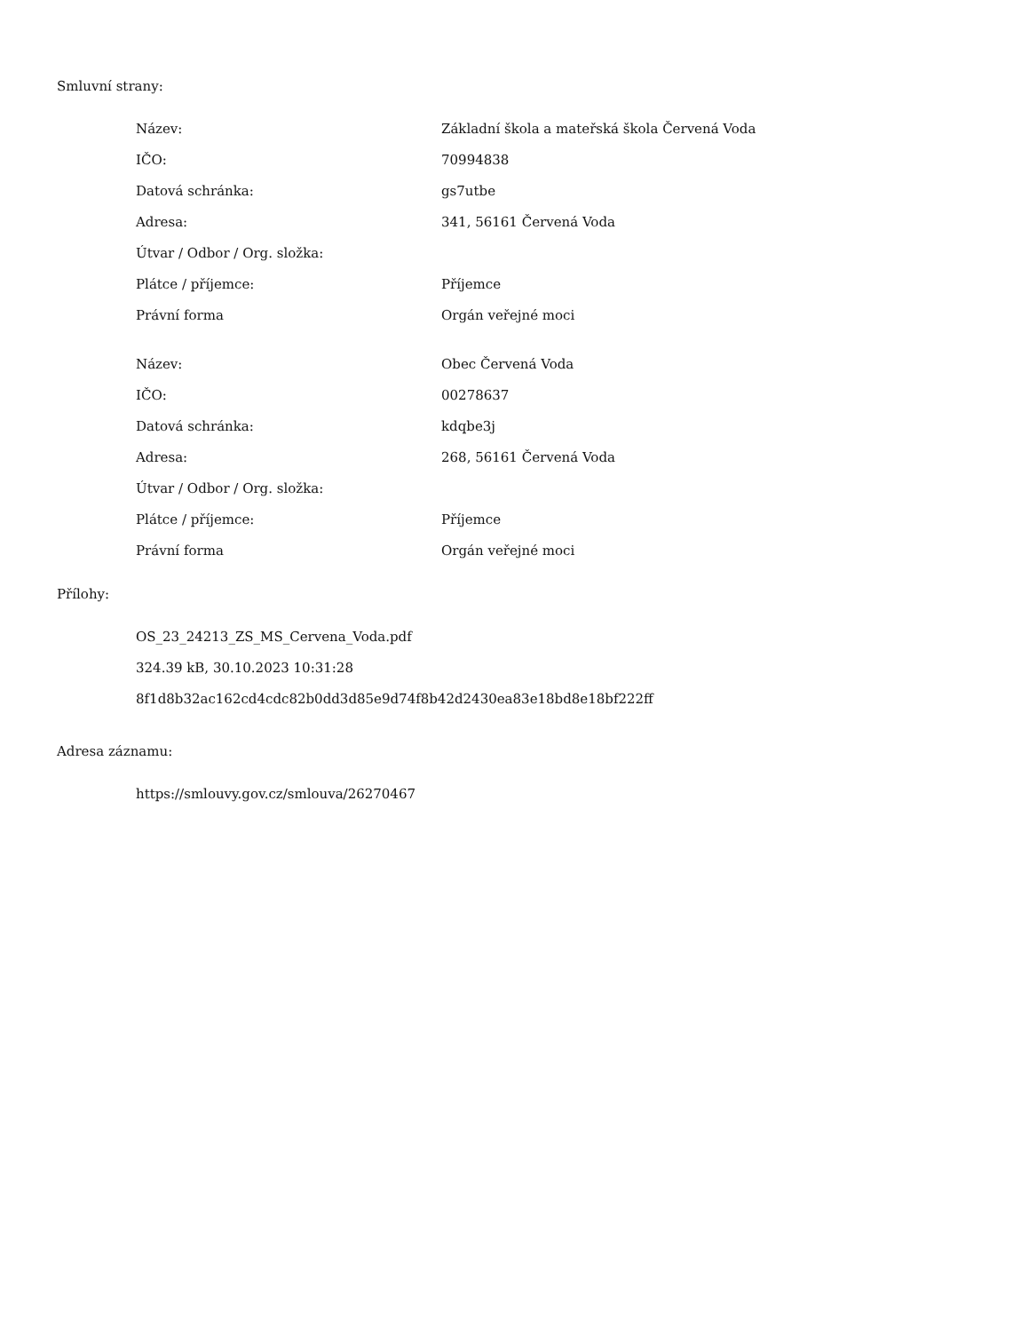Smluvní strany:
| Název: | Základní škola a mateřská škola Červená Voda |
| IČO: | 70994838 |
| Datová schránka: | gs7utbe |
| Adresa: | 341, 56161 Červená Voda |
| Útvar / Odbor / Org. složka: | |
| Plátce / příjemce: | Příjemce |
| Právní forma | Orgán veřejné moci |
| Název: | Obec Červená Voda |
| IČO: | 00278637 |
| Datová schránka: | kdqbe3j |
| Adresa: | 268, 56161 Červená Voda |
| Útvar / Odbor / Org. složka: | |
| Plátce / příjemce: | Příjemce |
| Právní forma | Orgán veřejné moci |
Přílohy:
OS_23_24213_ZS_MS_Cervena_Voda.pdf
324.39 kB, 30.10.2023 10:31:28
8f1d8b32ac162cd4cdc82b0dd3d85e9d74f8b42d2430ea83e18bd8e18bf222ff
Adresa záznamu:
https://smlouvy.gov.cz/smlouva/26270467